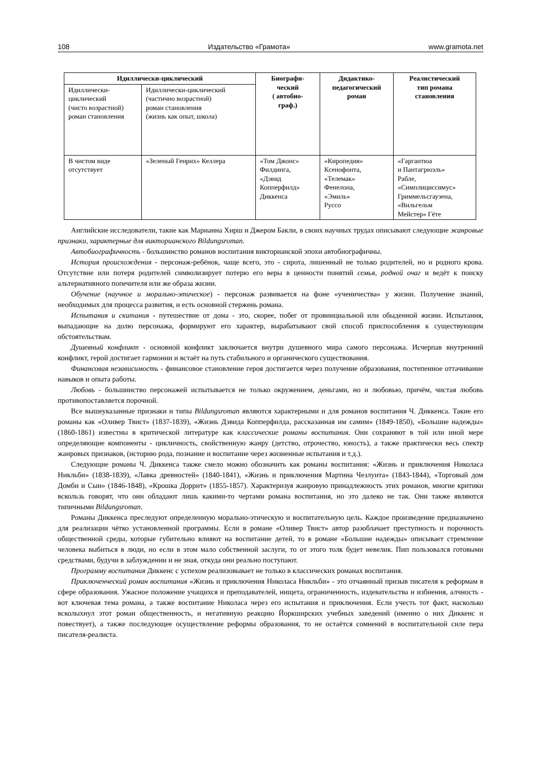108 Издательство «Грамота» www.gramota.net
| Идиллически-циклический | | Биографи- ческий ( автобио- граф.) | Дидактико- педагогический роман | Реалистический тип романа становления |
| --- | --- | --- | --- | --- |
| Идиллически- циклический (чисто возрастной) роман становления | Идиллически-циклический (частично возрастной) роман становления (жизнь как опыт, школа) | | | |
| В чистом виде отсутствует | «Зеленый Генрих» Келлера | «Том Джонс» Филдинга, «Дэвид Копперфилд» Диккенса | «Киропедия» Ксенофонта, «Телемак» Фенелона, «Эмиль» Руссо | «Гаргантюа и Пантагрюэль» Рабле, «Симплициссимус» Гриммельсгаузена, «Вильгельм Мейстер» Гёте |
Английские исследователи, такие как Марианна Хирш и Джером Бакли, в своих научных трудах описывают следующие жанровые признаки, характерные для викторианского Bildungsroman.
Автобиографичность - большинство романов воспитания викторианской эпохи автобиографичны.
История происхождения - персонаж-ребёнок, чаще всего, это - сирота, лишенный не только родителей, но и родного крова. Отсутствие или потеря родителей символизирует потерю его веры в ценности понятий семья, родной очаг и ведёт к поиску альтернативного попечителя или же образа жизни.
Обучение (научное и морально-этическое) - персонаж развивается на фоне «ученичества» у жизни. Получение знаний, необходимых для процесса развития, и есть основной стержень романа.
Испытания и скитания - путешествие от дома - это, скорее, побег от провинциальной или обыденной жизни. Испытания, выпадающие на долю персонажа, формируют его характер, вырабатывают свой способ приспособления к существующим обстоятельствам.
Душевный конфликт - основной конфликт заключается внутри душевного мира самого персонажа. Исчерпав внутренний конфликт, герой достигает гармонии и встаёт на путь стабильного и органического существования.
Финансовая независимость - финансовое становление героя достигается через получение образования, постепенное оттачивание навыков и опыта работы.
Любовь - большинство персонажей испытывается не только окружением, деньгами, но и любовью, причём, чистая любовь противопоставляется порочной.
Все вышеуказанные признаки и типы Bildungsroman являются характерными и для романов воспитания Ч. Диккенса. Такие его романы как «Оливер Твист» (1837-1839), «Жизнь Дэвида Копперфилда, рассказанная им самим» (1849-1850), «Большие надежды» (1860-1861) известны в критической литературе как классические романы воспитания. Они сохраняют в той или иной мере определяющие компоненты - цикличность, свойственную жанру (детство, отрочество, юность), а также практически весь спектр жанровых признаков, (историю рода, познание и воспитание через жизненные испытания и т.д.).
Следующие романы Ч. Диккенса также смело можно обозначить как романы воспитания: «Жизнь и приключения Николаса Никльби» (1838-1839), «Лавка древностей» (1840-1841), «Жизнь и приключения Мартина Чезлуита» (1843-1844), «Торговый дом Домби и Сын» (1846-1848), «Крошка Доррит» (1855-1857). Характеризуя жанровую принадлежность этих романов, многие критики вскользь говорят, что они обладают лишь какими-то чертами романа воспитания, но это далеко не так. Они также являются типичными Bildungsroman.
Романы Диккенса преследуют определенную морально-этическую и воспитательную цель. Каждое произведение предназначено для реализации чётко установленной программы. Если в романе «Оливер Твист» автор разоблачает преступность и порочность общественной среды, которые губительно влияют на воспитание детей, то в романе «Большие надежды» описывает стремление человека выбиться в люди, но если в этом мало собственной заслуги, то от этого толк будет невелик. Пип пользовался готовыми средствами, будучи в заблуждении и не зная, откуда они реально поступают.
Программу воспитания Диккенс с успехом реализовывает не только в классических романах воспитания.
Приключенческий роман воспитания «Жизнь и приключения Николаса Никльби» - это отчаянный призыв писателя к реформам в сфере образования. Ужасное положение учащихся и преподавателей, нищета, ограниченность, издевательства и избиения, алчность - вот ключевая тема романа, а также воспитание Николаса через его испытания и приключения. Если учесть тот факт, насколько всколыхнул этот роман общественность, и негативную реакцию Йоркширских учебных заведений (именно о них Диккенс и повествует), а также последующее осуществление реформы образования, то не остаётся сомнений в воспитательной силе пера писателя-реалиста.